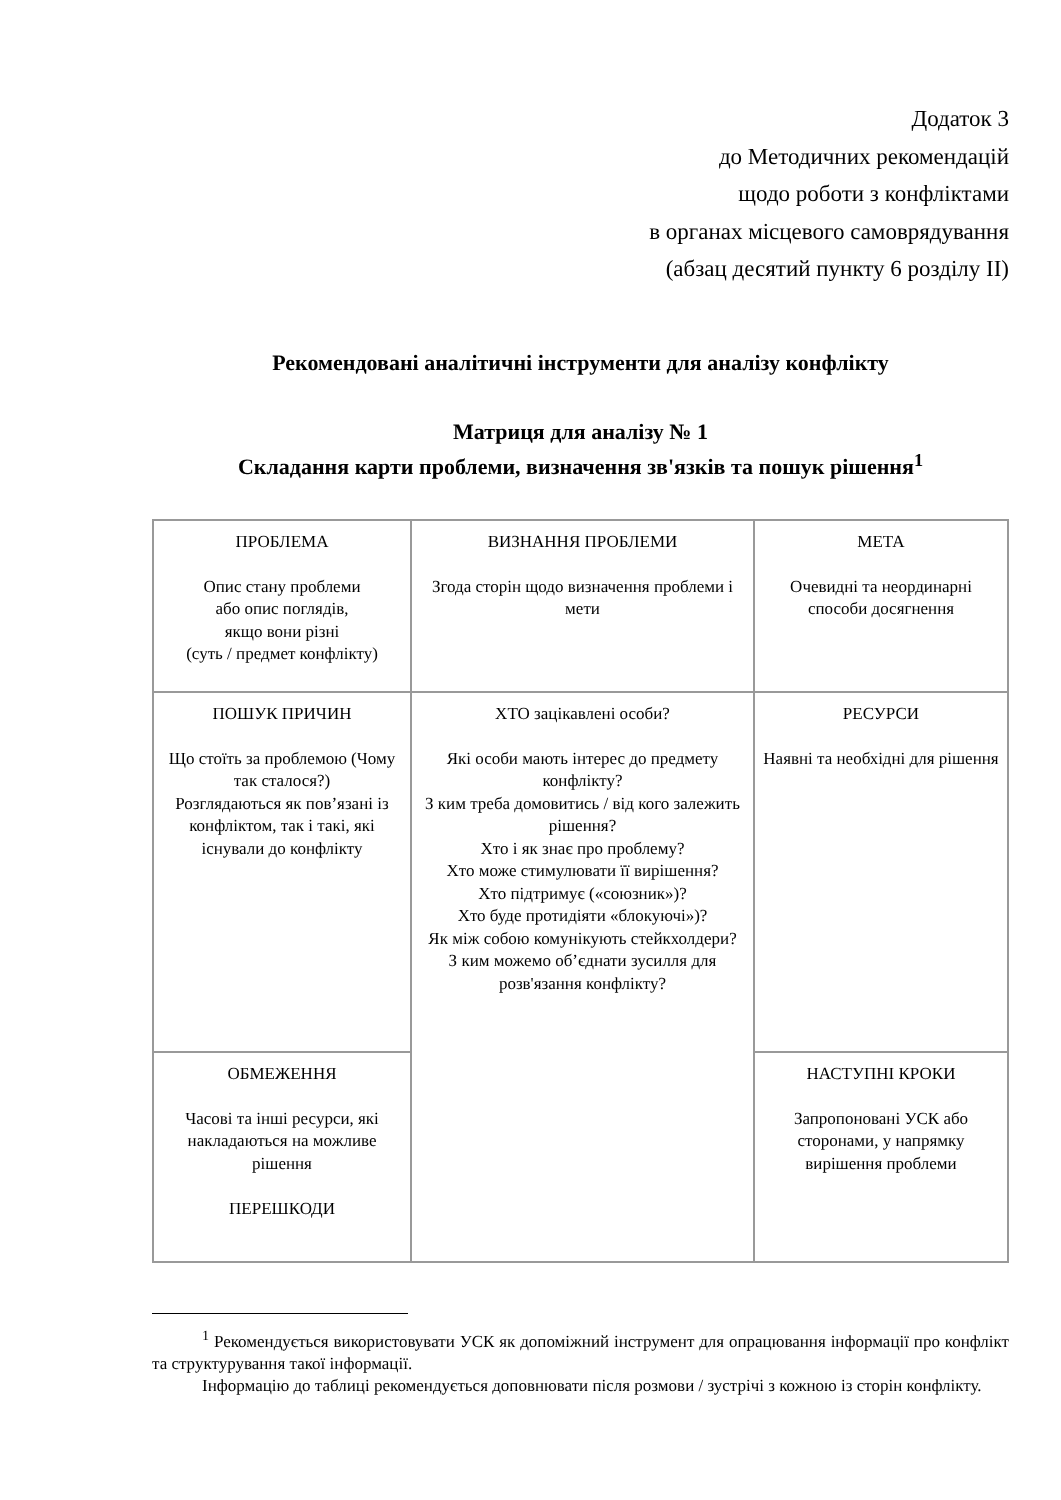Додаток 3
до Методичних рекомендацій
щодо роботи з конфліктами
в органах місцевого самоврядування
(абзац десятий пункту 6 розділу ІІ)
Рекомендовані аналітичні інструменти для аналізу конфлікту
Матриця для аналізу № 1
Складання карти проблеми, визначення зв'язків та пошук рішення<sup>1</sup>
| ПРОБЛЕМА Опис стану проблеми або опис поглядів, якщо вони різні (суть / предмет конфлікту) | ВИЗНАННЯ ПРОБЛЕМИ Згода сторін щодо визначення проблеми і мети | МЕТА Очевидні та неординарні способи досягнення |
| ПОШУК ПРИЧИН Що стоїть за проблемою (Чому так сталося?) Розглядаються як пов’язані із конфліктом, так і такі, які існували до конфлікту | ХТО зацікавлені особи? Які особи мають інтерес до предмету конфлікту? З ким треба домовитись / від кого залежить рішення? Хто і як знає про проблему? Хто може стимулювати її вирішення? Хто підтримує («союзник»)? Хто буде протидіяти «блокуючі»)? Як між собою комунікують стейкхолдери? З ким можемо об’єднати зусилля для розв'язання конфлікту? | РЕСУРСИ Наявні та необхідні для рішення |
| ОБМЕЖЕННЯ Часові та інші ресурси, які накладаються на можливе рішення ПЕРЕШКОДИ | | НАСТУПНІ КРОКИ Запропоновані УСК або сторонами, у напрямку вирішення проблеми |
<sup>1</sup> Рекомендується використовувати УСК як допоміжний інструмент для опрацювання інформації про конфлікт та структурування такої інформації.
Інформацію до таблиці рекомендується доповнювати після розмови / зустрічі з кожною із сторін конфлікту.